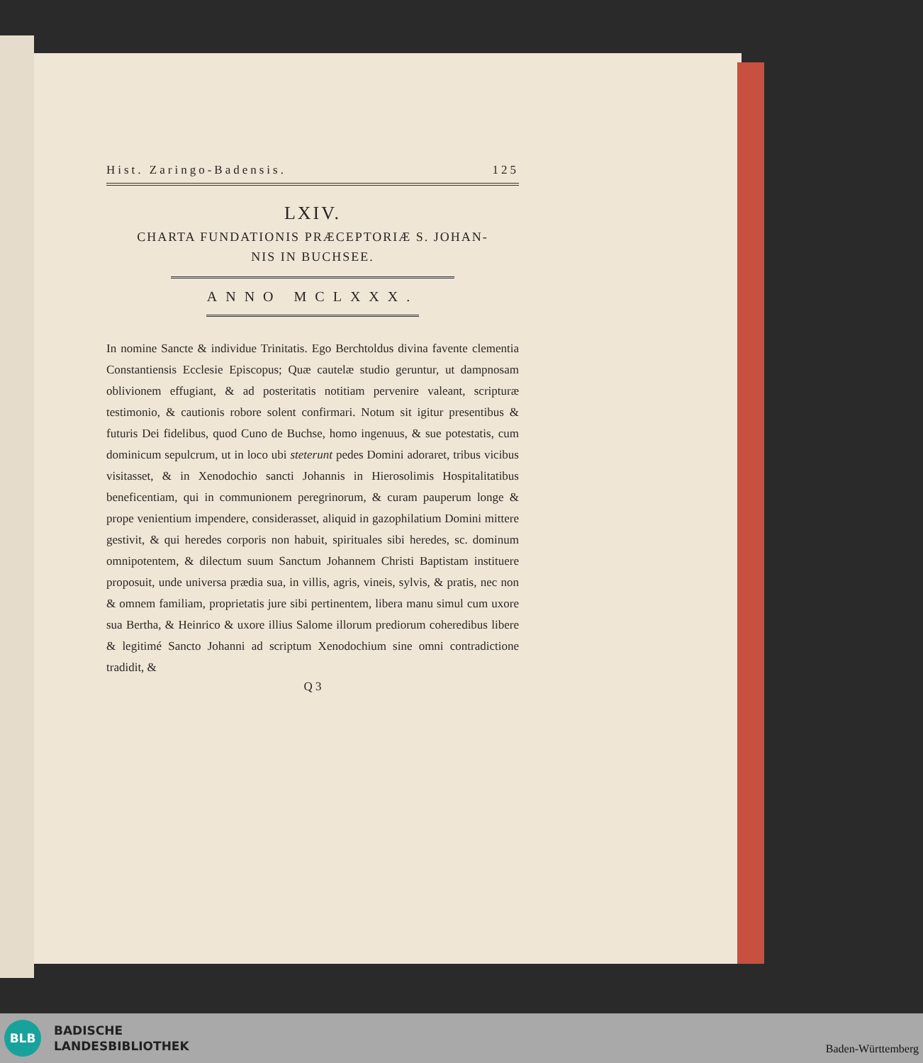Hist. Zaringo-Badensis. 125
LXIV.
CHARTA FUNDATIONIS PRÆCEPTORIÆ S. JOHAN-
NIS IN BUCHSEE.
ANNO MCLXXX.
In nomine Sancte & individue Trinitatis. Ego Berchtoldus divina favente clementia Constantiensis Ecclesie Episcopus; Quæ cautelæ studio geruntur, ut dampnosam oblivionem effugiant, & ad posteritatis notitiam pervenire valeant, scripturæ testimonio, & cautionis robore solent confirmari. Notum sit igitur presentibus & futuris Dei fidelibus, quod Cuno de Buchse, homo ingenuus, & sue potestatis, cum dominicum sepulcrum, ut in loco ubi steterunt pedes Domini adoraret, tribus vicibus visitasset, & in Xenodochio sancti Johannis in Hierosolimis Hospitalitatibus beneficentiam, qui in communionem peregrinorum, & curam pauperum longe & prope venientium impendere, considerasset, aliquid in gazophilatium Domini mittere gestivit, & qui heredes corporis non habuit, spirituales sibi heredes, sc. dominum omnipotentem, & dilectum suum Sanctum Johannem Christi Baptistam instituere proposuit, unde universa prædia sua, in villis, agris, vineis, sylvis, & pratis, nec non & omnem familiam, proprietatis jure sibi pertinentem, libera manu simul cum uxore sua Bertha, & Heinrico & uxore illius Salome illorum prediorum coheredibus libere & legitimé Sancto Johanni ad scriptum Xenodochium sine omni contradictione tradidit, &
Q 3
BLB
BADISCHE
LANDESBIBLIOTHEK
Baden-Württemberg